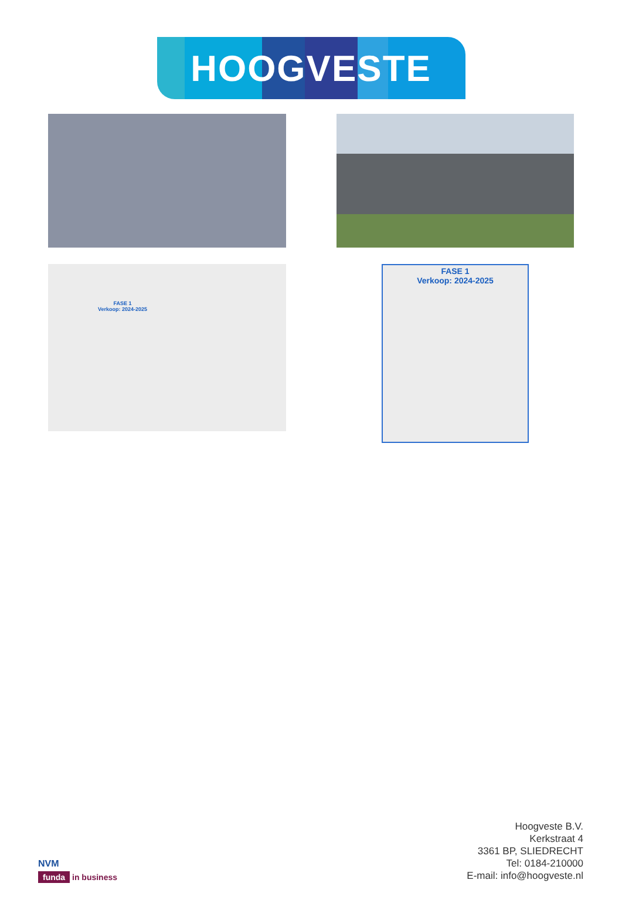HOOGVESTE
FASE 1
Verkoop: 2024-2025
FASE 1
Verkoop: 2024-2025
NVM
funda in business
Hoogveste B.V.
Kerkstraat 4
3361 BP, SLIEDRECHT
Tel: 0184-210000
E-mail: info@hoogveste.nl